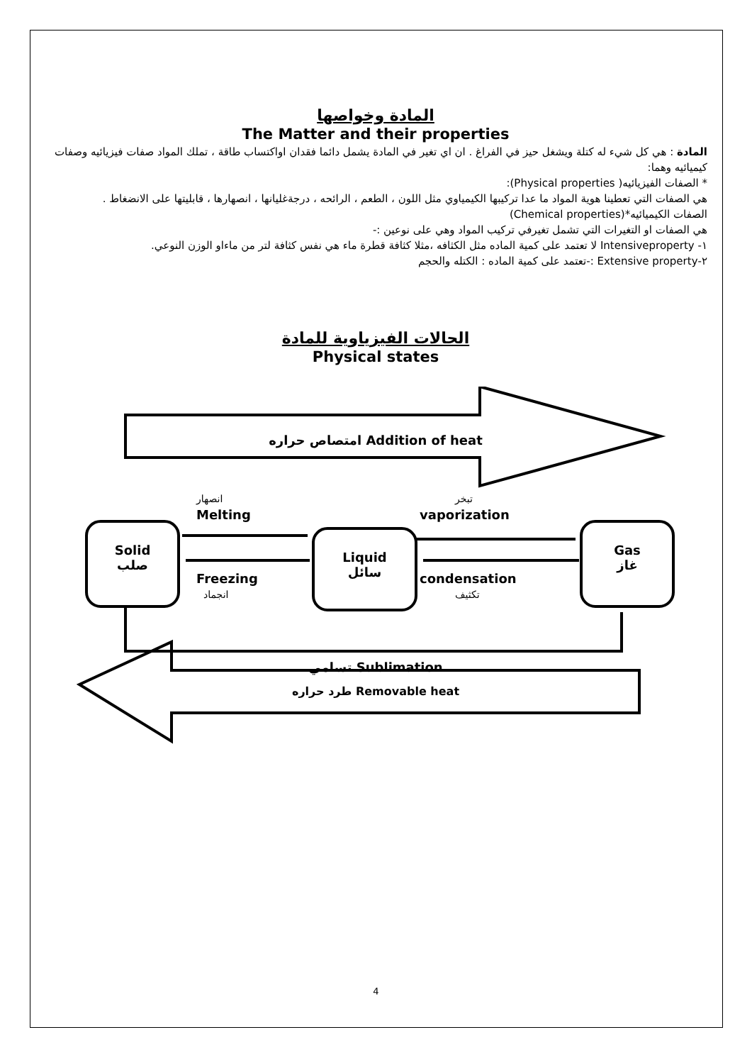المادة وخواصها
The Matter and their properties
المادة : هي كل شيء له كتلة ويشغل حيز في الفراغ . ان اي تغير في المادة يشمل دائما فقدان اواكتساب طاقة ، تملك المواد صفات فيزيائيه وصفات كيميائيه وهما:
* الصفات الفيزيائيه( Physical properties):
هي الصفات التي تعطينا هوية المواد ما عدا تركيبها الكيمياوي مثل اللون ، الطعم ، الرائحه ، درجةغليانها ، انصهارها ، قابليتها على الانضغاط .
الصفات الكيميائيه*(Chemical properties)
هي الصفات او التغيرات التي تشمل تغيرفي تركيب المواد وهي على نوعين :-
١- Intensiveproperty لا تعتمد على كمية الماده مثل الكثافه ،مثلا كثافة قطرة ماء هي نفس كثافة لتر من ماءاو الوزن النوعي.
٢-Extensive property :-تعتمد على كمية الماده : الكتله والحجم
الحالات الفيزياوية للمادة
Physical states
امتصاص حراره Addition of heat
انصهار
Melting
تبخر
vaporization
Solid
صلب
Liquid
سائل
Gas
غاز
Freezing
انجماد
condensation
تكثيف
تسامي Sublimation
طرد حراره Removable heat
4